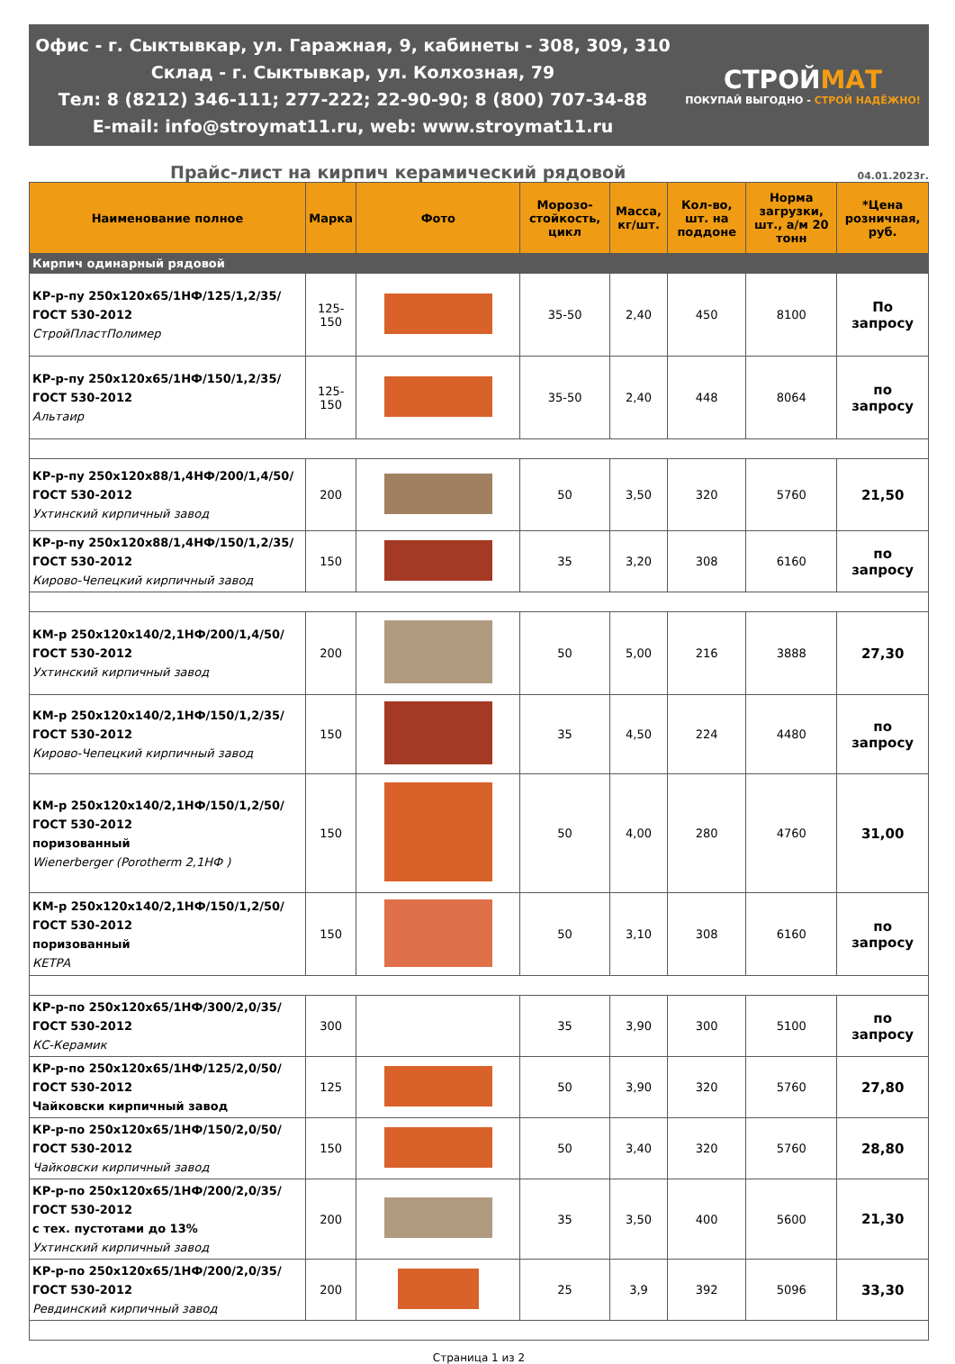Офис - г. Сыктывкар, ул. Гаражная, 9, кабинеты - 308, 309, 310
Склад - г. Сыктывкар, ул. Колхозная, 79
Тел: 8 (8212) 346-111; 277-222; 22-90-90; 8 (800) 707-34-88
E-mail: info@stroymat11.ru, web: www.stroymat11.ru
СТРОЙМАТ
ПОКУПАЙ ВЫГОДНО - СТРОЙ НАДЁЖНО!
Прайс-лист на кирпич керамический рядовой
04.01.2023г.
| Наименование полное | Марка | Фото | Морозо-стойкость, цикл | Масса, кг/шт. | Кол-во, шт. на поддоне | Норма загрузки, шт., а/м 20 тонн | *Цена розничная, руб. |
| --- | --- | --- | --- | --- | --- | --- | --- |
| Кирпич одинарный рядовой | | | | | | | |
| КР-р-пу 250х120х65/1НФ/125/1,2/35/ ГОСТ 530-2012 СтройПластПолимер | 125-150 | | 35-50 | 2,40 | 450 | 8100 | По запросу |
| КР-р-пу 250х120х65/1НФ/150/1,2/35/ ГОСТ 530-2012 Альтаир | 125-150 | | 35-50 | 2,40 | 448 | 8064 | по запросу |
| КР-р-пу 250х120х88/1,4НФ/200/1,4/50/ ГОСТ 530-2012 Ухтинский кирпичный завод | 200 | | 50 | 3,50 | 320 | 5760 | 21,50 |
| КР-р-пу 250х120х88/1,4НФ/150/1,2/35/ ГОСТ 530-2012 Кирово-Чепецкий кирпичный завод | 150 | | 35 | 3,20 | 308 | 6160 | по запросу |
| КМ-р 250х120х140/2,1НФ/200/1,4/50/ ГОСТ 530-2012 Ухтинский кирпичный завод | 200 | | 50 | 5,00 | 216 | 3888 | 27,30 |
| КМ-р 250х120х140/2,1НФ/150/1,2/35/ ГОСТ 530-2012 Кирово-Чепецкий кирпичный завод | 150 | | 35 | 4,50 | 224 | 4480 | по запросу |
| КМ-р 250х120х140/2,1НФ/150/1,2/50/ ГОСТ 530-2012 поризованный Wienerberger (Porotherm 2,1НФ ) | 150 | | 50 | 4,00 | 280 | 4760 | 31,00 |
| КМ-р 250х120х140/2,1НФ/150/1,2/50/ ГОСТ 530-2012 поризованный КЕТРА | 150 | | 50 | 3,10 | 308 | 6160 | по запросу |
| КР-р-по 250х120х65/1НФ/300/2,0/35/ ГОСТ 530-2012 КС-Керамик | 300 | | 35 | 3,90 | 300 | 5100 | по запросу |
| КР-р-по 250х120х65/1НФ/125/2,0/50/ ГОСТ 530-2012 Чайковски кирпичный завод | 125 | | 50 | 3,90 | 320 | 5760 | 27,80 |
| КР-р-по 250х120х65/1НФ/150/2,0/50/ ГОСТ 530-2012 Чайковски кирпичный завод | 150 | | 50 | 3,40 | 320 | 5760 | 28,80 |
| КР-р-по 250х120х65/1НФ/200/2,0/35/ ГОСТ 530-2012 с тех. пустотами до 13% Ухтинский кирпичный завод | 200 | | 35 | 3,50 | 400 | 5600 | 21,30 |
| КР-р-по 250х120х65/1НФ/200/2,0/35/ ГОСТ 530-2012 Ревдинский кирпичный завод | 200 | | 25 | 3,9 | 392 | 5096 | 33,30 |
Страница 1 из 2